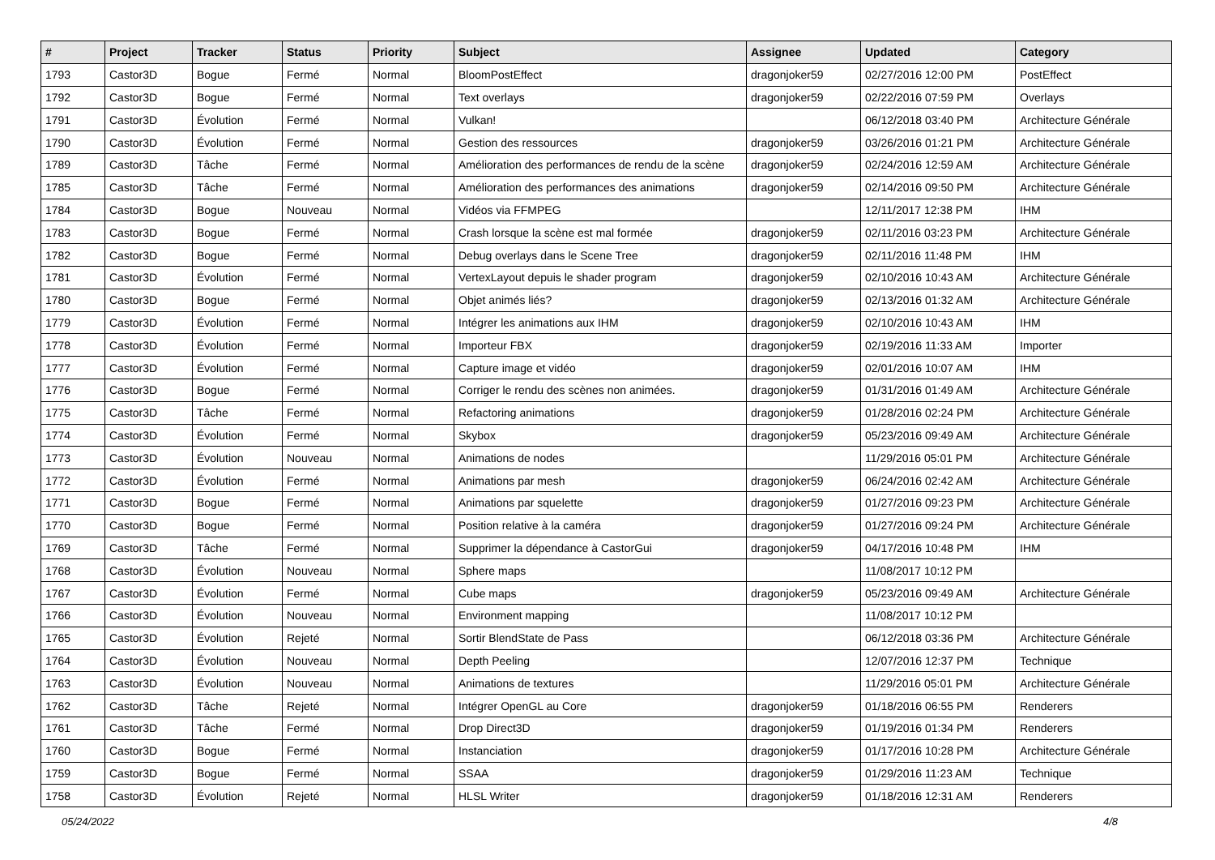| # | Project | Tracker | Status | Priority | Subject | Assignee | Updated | Category |
| --- | --- | --- | --- | --- | --- | --- | --- | --- |
| 1793 | Castor3D | Bogue | Fermé | Normal | BloomPostEffect | dragonjoker59 | 02/27/2016 12:00 PM | PostEffect |
| 1792 | Castor3D | Bogue | Fermé | Normal | Text overlays | dragonjoker59 | 02/22/2016 07:59 PM | Overlays |
| 1791 | Castor3D | Évolution | Fermé | Normal | Vulkan! | | 06/12/2018 03:40 PM | Architecture Générale |
| 1790 | Castor3D | Évolution | Fermé | Normal | Gestion des ressources | dragonjoker59 | 03/26/2016 01:21 PM | Architecture Générale |
| 1789 | Castor3D | Tâche | Fermé | Normal | Amélioration des performances de rendu de la scène | dragonjoker59 | 02/24/2016 12:59 AM | Architecture Générale |
| 1785 | Castor3D | Tâche | Fermé | Normal | Amélioration des performances des animations | dragonjoker59 | 02/14/2016 09:50 PM | Architecture Générale |
| 1784 | Castor3D | Bogue | Nouveau | Normal | Vidéos via FFMPEG | | 12/11/2017 12:38 PM | IHM |
| 1783 | Castor3D | Bogue | Fermé | Normal | Crash lorsque la scène est mal formée | dragonjoker59 | 02/11/2016 03:23 PM | Architecture Générale |
| 1782 | Castor3D | Bogue | Fermé | Normal | Debug overlays dans le Scene Tree | dragonjoker59 | 02/11/2016 11:48 PM | IHM |
| 1781 | Castor3D | Évolution | Fermé | Normal | VertexLayout depuis le shader program | dragonjoker59 | 02/10/2016 10:43 AM | Architecture Générale |
| 1780 | Castor3D | Bogue | Fermé | Normal | Objet animés liés? | dragonjoker59 | 02/13/2016 01:32 AM | Architecture Générale |
| 1779 | Castor3D | Évolution | Fermé | Normal | Intégrer les animations aux IHM | dragonjoker59 | 02/10/2016 10:43 AM | IHM |
| 1778 | Castor3D | Évolution | Fermé | Normal | Importeur FBX | dragonjoker59 | 02/19/2016 11:33 AM | Importer |
| 1777 | Castor3D | Évolution | Fermé | Normal | Capture image et vidéo | dragonjoker59 | 02/01/2016 10:07 AM | IHM |
| 1776 | Castor3D | Bogue | Fermé | Normal | Corriger le rendu des scènes non animées. | dragonjoker59 | 01/31/2016 01:49 AM | Architecture Générale |
| 1775 | Castor3D | Tâche | Fermé | Normal | Refactoring animations | dragonjoker59 | 01/28/2016 02:24 PM | Architecture Générale |
| 1774 | Castor3D | Évolution | Fermé | Normal | Skybox | dragonjoker59 | 05/23/2016 09:49 AM | Architecture Générale |
| 1773 | Castor3D | Évolution | Nouveau | Normal | Animations de nodes | | 11/29/2016 05:01 PM | Architecture Générale |
| 1772 | Castor3D | Évolution | Fermé | Normal | Animations par mesh | dragonjoker59 | 06/24/2016 02:42 AM | Architecture Générale |
| 1771 | Castor3D | Bogue | Fermé | Normal | Animations par squelette | dragonjoker59 | 01/27/2016 09:23 PM | Architecture Générale |
| 1770 | Castor3D | Bogue | Fermé | Normal | Position relative à la caméra | dragonjoker59 | 01/27/2016 09:24 PM | Architecture Générale |
| 1769 | Castor3D | Tâche | Fermé | Normal | Supprimer la dépendance à CastorGui | dragonjoker59 | 04/17/2016 10:48 PM | IHM |
| 1768 | Castor3D | Évolution | Nouveau | Normal | Sphere maps | | 11/08/2017 10:12 PM | |
| 1767 | Castor3D | Évolution | Fermé | Normal | Cube maps | dragonjoker59 | 05/23/2016 09:49 AM | Architecture Générale |
| 1766 | Castor3D | Évolution | Nouveau | Normal | Environment mapping | | 11/08/2017 10:12 PM | |
| 1765 | Castor3D | Évolution | Rejeté | Normal | Sortir BlendState de Pass | | 06/12/2018 03:36 PM | Architecture Générale |
| 1764 | Castor3D | Évolution | Nouveau | Normal | Depth Peeling | | 12/07/2016 12:37 PM | Technique |
| 1763 | Castor3D | Évolution | Nouveau | Normal | Animations de textures | | 11/29/2016 05:01 PM | Architecture Générale |
| 1762 | Castor3D | Tâche | Rejeté | Normal | Intégrer OpenGL au Core | dragonjoker59 | 01/18/2016 06:55 PM | Renderers |
| 1761 | Castor3D | Tâche | Fermé | Normal | Drop Direct3D | dragonjoker59 | 01/19/2016 01:34 PM | Renderers |
| 1760 | Castor3D | Bogue | Fermé | Normal | Instanciation | dragonjoker59 | 01/17/2016 10:28 PM | Architecture Générale |
| 1759 | Castor3D | Bogue | Fermé | Normal | SSAA | dragonjoker59 | 01/29/2016 11:23 AM | Technique |
| 1758 | Castor3D | Évolution | Rejeté | Normal | HLSL Writer | dragonjoker59 | 01/18/2016 12:31 AM | Renderers |
05/24/2022 4/8